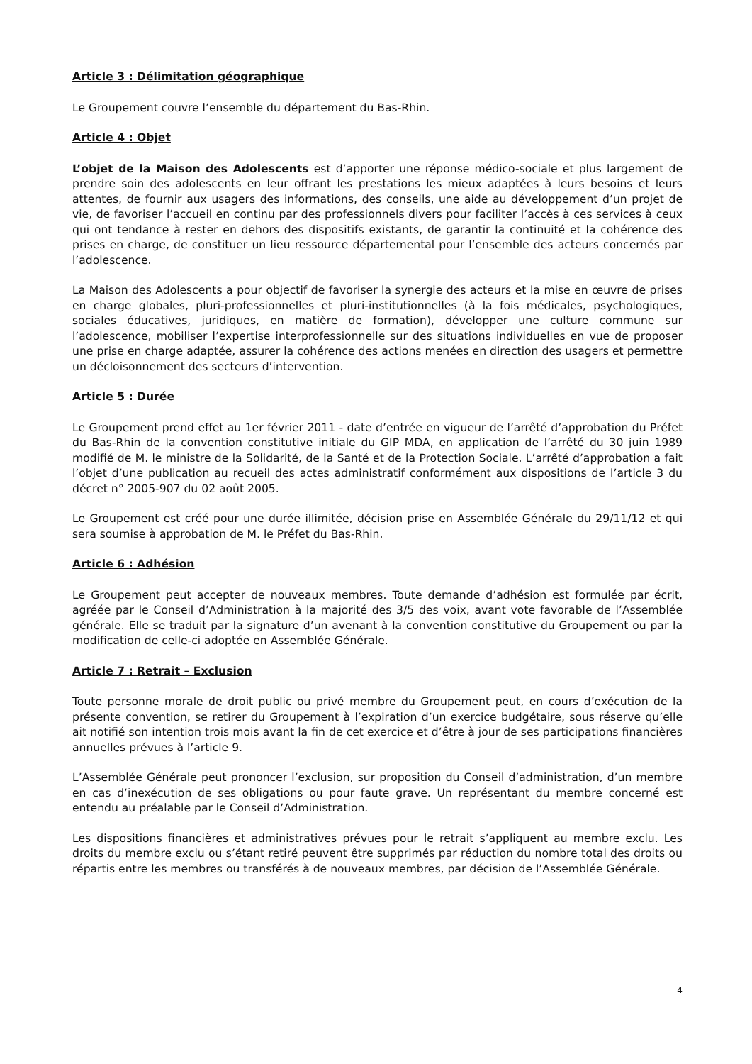Article 3 : Délimitation géographique
Le Groupement couvre l’ensemble du département du Bas-Rhin.
Article 4 : Objet
L’objet de la Maison des Adolescents est d’apporter une réponse médico-sociale et plus largement de prendre soin des adolescents en leur offrant les prestations les mieux adaptées à leurs besoins et leurs attentes, de fournir aux usagers des informations, des conseils, une aide au développement d’un projet de vie, de favoriser l’accueil en continu par des professionnels divers pour faciliter l’accès à ces services à ceux qui ont tendance à rester en dehors des dispositifs existants, de garantir la continuité et la cohérence des prises en charge, de constituer un lieu ressource départemental pour l’ensemble des acteurs concernés par l’adolescence.
La Maison des Adolescents a pour objectif de favoriser la synergie des acteurs et la mise en œuvre de prises en charge globales, pluri-professionnelles et pluri-institutionnelles (à la fois médicales, psychologiques, sociales éducatives, juridiques, en matière de formation), développer une culture commune sur l’adolescence, mobiliser l’expertise interprofessionnelle sur des situations individuelles en vue de proposer une prise en charge adaptée, assurer la cohérence des actions menées en direction des usagers et permettre un décloisonnement des secteurs d’intervention.
Article 5 : Durée
Le Groupement prend effet au 1er février 2011 - date d’entrée en vigueur de l’arrêté d’approbation du Préfet du Bas-Rhin de la convention constitutive initiale du GIP MDA, en application de l’arrêté du 30 juin 1989 modifié de M. le ministre de la Solidarité, de la Santé et de la Protection Sociale. L’arrêté d’approbation a fait l’objet d’une publication au recueil des actes administratif conformément aux dispositions de l’article 3 du décret n° 2005-907 du 02 août 2005.
Le Groupement est créé pour une durée illimitée, décision prise en Assemblée Générale du 29/11/12 et qui sera soumise à approbation de M. le Préfet du Bas-Rhin.
Article 6 : Adhésion
Le Groupement peut accepter de nouveaux membres. Toute demande d’adhésion est formulée par écrit, agréée par le Conseil d’Administration à la majorité des 3/5 des voix, avant vote favorable de l’Assemblée générale. Elle se traduit par la signature d’un avenant à la convention constitutive du Groupement ou par la modification de celle-ci adoptée en Assemblée Générale.
Article 7 : Retrait – Exclusion
Toute personne morale de droit public ou privé membre du Groupement peut, en cours d’exécution de la présente convention, se retirer du Groupement à l’expiration d’un exercice budgétaire, sous réserve qu’elle ait notifié son intention trois mois avant la fin de cet exercice et d’être à jour de ses participations financières annuelles prévues à l’article 9.
L’Assemblée Générale peut prononcer l’exclusion, sur proposition du Conseil d’administration, d’un membre en cas d’inexécution de ses obligations ou pour faute grave. Un représentant du membre concerné est entendu au préalable par le Conseil d’Administration.
Les dispositions financières et administratives prévues pour le retrait s’appliquent au membre exclu. Les droits du membre exclu ou s’étant retiré peuvent être supprimés par réduction du nombre total des droits ou répartis entre les membres ou transférés à de nouveaux membres, par décision de l’Assemblée Générale.
4